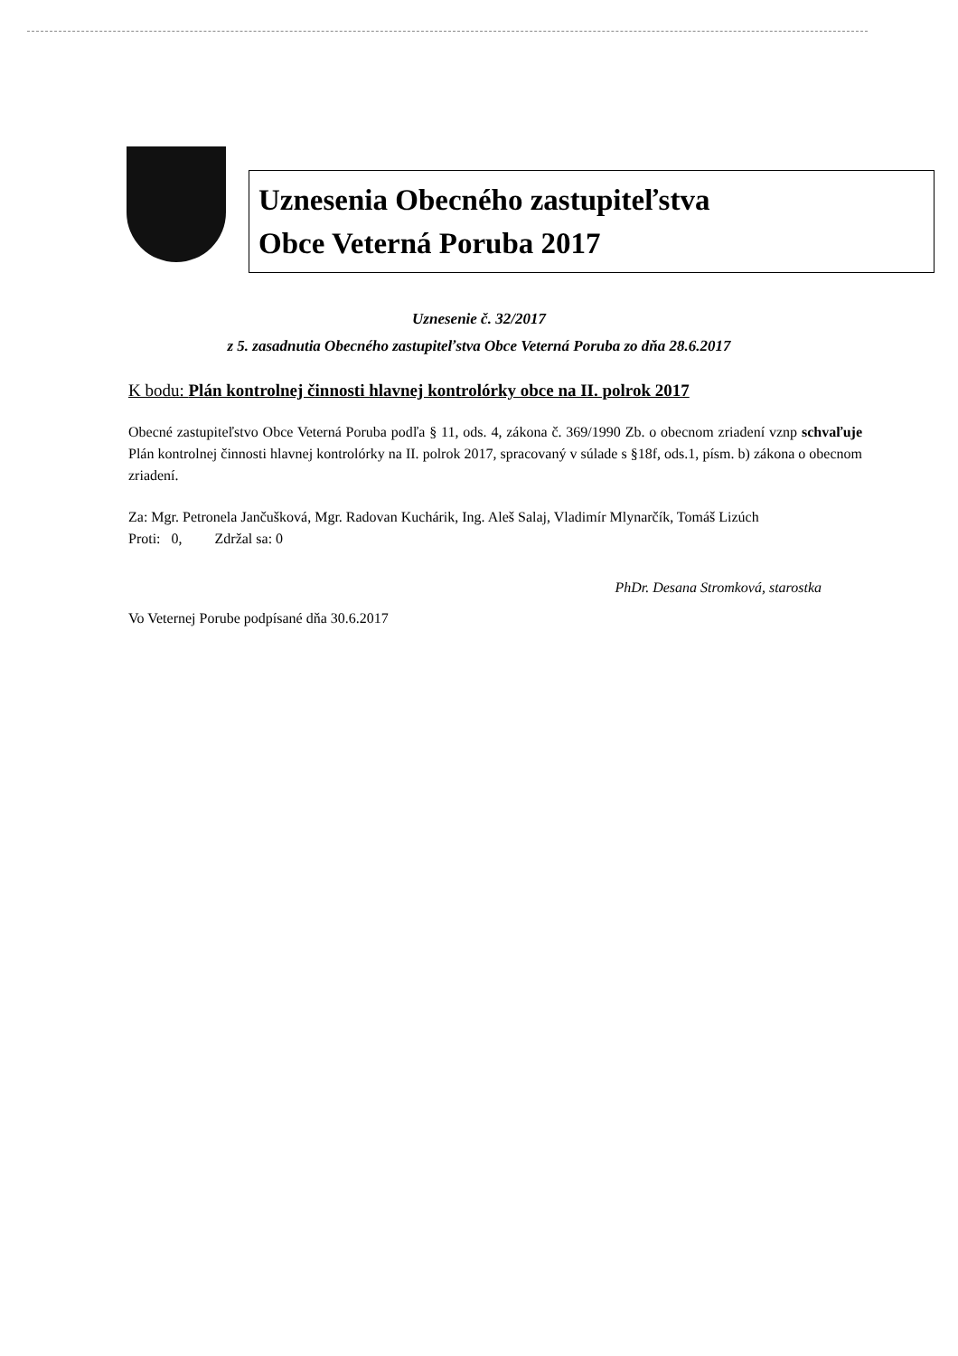Uznesenia Obecného zastupiteľstva
Obce Veterná Poruba 2017
Uznesenie č. 32/2017
z 5. zasadnutia Obecného zastupiteľstva Obce Veterná Poruba zo dňa 28.6.2017
K bodu: Plán kontrolnej činnosti hlavnej kontrolórky obce na II. polrok 2017
Obecné zastupiteľstvo Obce Veterná Poruba podľa § 11, ods. 4, zákona č. 369/1990 Zb. o obecnom zriadení vznp schvaľuje Plán kontrolnej činnosti hlavnej kontrolórky na II. polrok 2017, spracovaný v súlade s §18f, ods.1, písm. b) zákona o obecnom zriadení.
Za: Mgr. Petronela Jančušková, Mgr. Radovan Kuchárik, Ing. Aleš Salaj, Vladimír Mlynarčík, Tomáš Lizúch
Proti: 0, Zdržal sa: 0
PhDr. Desana Stromková, starostka
Vo Veternej Porube podpísané dňa 30.6.2017